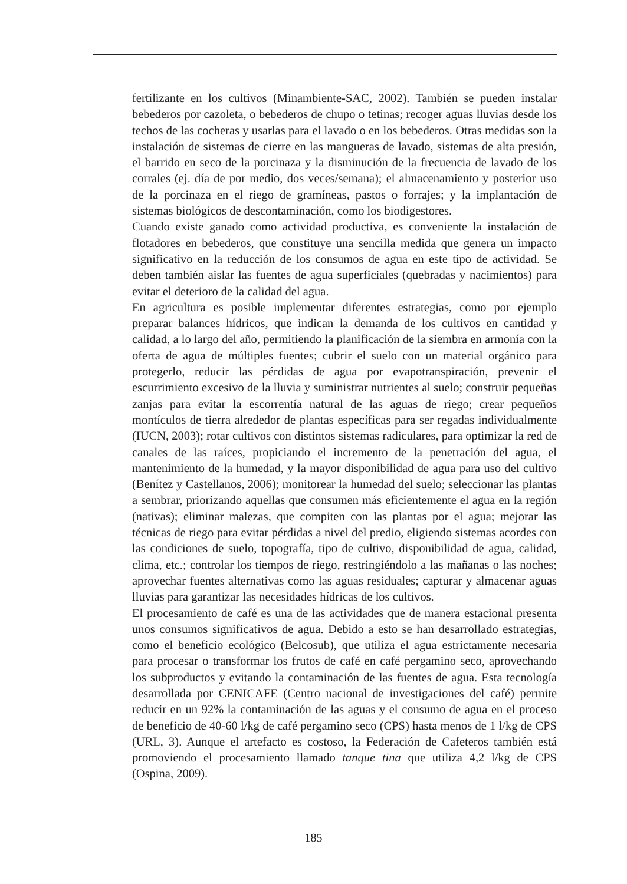fertilizante en los cultivos (Minambiente-SAC, 2002). También se pueden instalar bebederos por cazoleta, o bebederos de chupo o tetinas; recoger aguas lluvias desde los techos de las cocheras y usarlas para el lavado o en los bebederos. Otras medidas son la instalación de sistemas de cierre en las mangueras de lavado, sistemas de alta presión, el barrido en seco de la porcinaza y la disminución de la frecuencia de lavado de los corrales (ej. día de por medio, dos veces/semana); el almacenamiento y posterior uso de la porcinaza en el riego de gramíneas, pastos o forrajes; y la implantación de sistemas biológicos de descontaminación, como los biodigestores.
Cuando existe ganado como actividad productiva, es conveniente la instalación de flotadores en bebederos, que constituye una sencilla medida que genera un impacto significativo en la reducción de los consumos de agua en este tipo de actividad. Se deben también aislar las fuentes de agua superficiales (quebradas y nacimientos) para evitar el deterioro de la calidad del agua.
En agricultura es posible implementar diferentes estrategias, como por ejemplo preparar balances hídricos, que indican la demanda de los cultivos en cantidad y calidad, a lo largo del año, permitiendo la planificación de la siembra en armonía con la oferta de agua de múltiples fuentes; cubrir el suelo con un material orgánico para protegerlo, reducir las pérdidas de agua por evapotranspiración, prevenir el escurrimiento excesivo de la lluvia y suministrar nutrientes al suelo; construir pequeñas zanjas para evitar la escorrentía natural de las aguas de riego; crear pequeños montículos de tierra alrededor de plantas específicas para ser regadas individualmente (IUCN, 2003); rotar cultivos con distintos sistemas radiculares, para optimizar la red de canales de las raíces, propiciando el incremento de la penetración del agua, el mantenimiento de la humedad, y la mayor disponibilidad de agua para uso del cultivo (Benítez y Castellanos, 2006); monitorear la humedad del suelo; seleccionar las plantas a sembrar, priorizando aquellas que consumen más eficientemente el agua en la región (nativas); eliminar malezas, que compiten con las plantas por el agua; mejorar las técnicas de riego para evitar pérdidas a nivel del predio, eligiendo sistemas acordes con las condiciones de suelo, topografía, tipo de cultivo, disponibilidad de agua, calidad, clima, etc.; controlar los tiempos de riego, restringiéndolo a las mañanas o las noches; aprovechar fuentes alternativas como las aguas residuales; capturar y almacenar aguas lluvias para garantizar las necesidades hídricas de los cultivos.
El procesamiento de café es una de las actividades que de manera estacional presenta unos consumos significativos de agua. Debido a esto se han desarrollado estrategias, como el beneficio ecológico (Belcosub), que utiliza el agua estrictamente necesaria para procesar o transformar los frutos de café en café pergamino seco, aprovechando los subproductos y evitando la contaminación de las fuentes de agua. Esta tecnología desarrollada por CENICAFE (Centro nacional de investigaciones del café) permite reducir en un 92% la contaminación de las aguas y el consumo de agua en el proceso de beneficio de 40-60 l/kg de café pergamino seco (CPS) hasta menos de 1 l/kg de CPS (URL, 3). Aunque el artefacto es costoso, la Federación de Cafeteros también está promoviendo el procesamiento llamado tanque tina que utiliza 4,2 l/kg de CPS (Ospina, 2009).
185